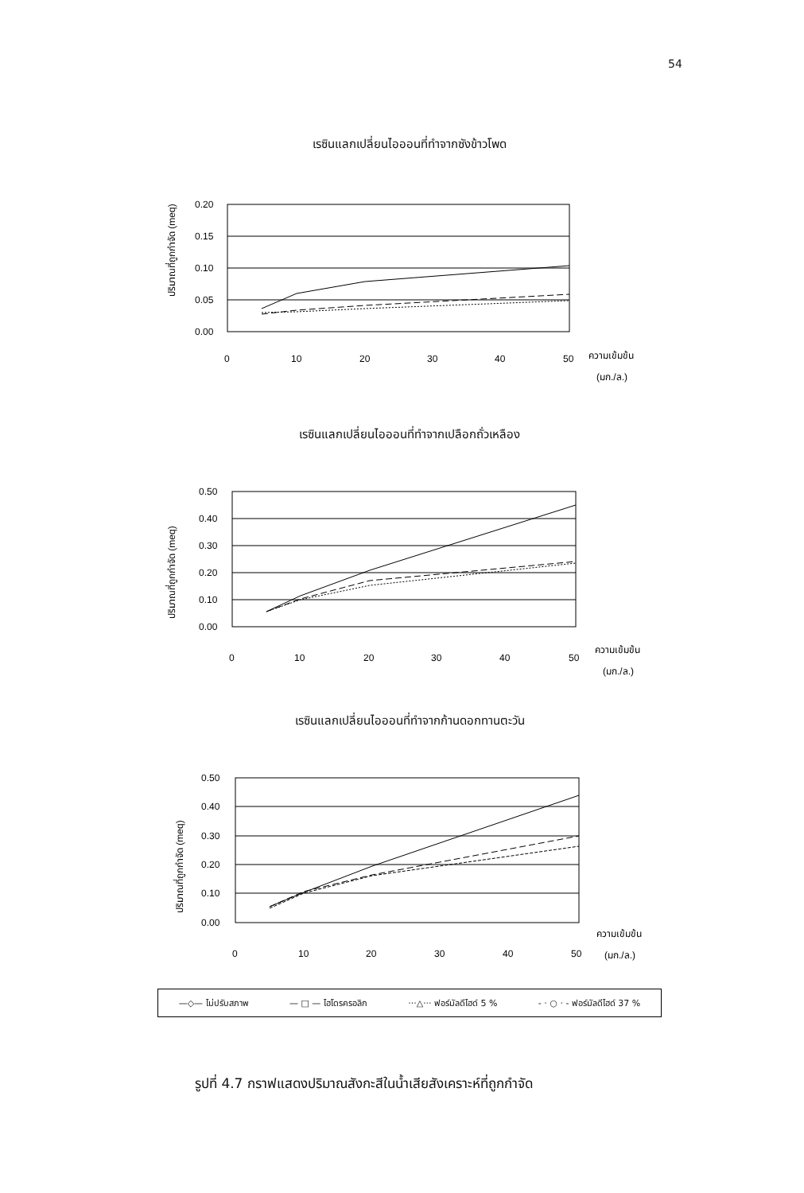54
เรซินแลกเปลี่ยนไอออนที่ทำจากซังข้าวโพด
ปริมาณที่ถูกกำจัด (meq)
0.20
0.15
0.10
0.05
0.00
0
10
20
30
40
50
ความเข้มข้น
(มก./ล.)
เรซินแลกเปลี่ยนไอออนที่ทำจากเปลือกถั่วเหลือง
ปริมาณที่ถูกกำจัด (meq)
0.50
0.40
0.30
0.20
0.10
0.00
0
10
20
30
40
50
ความเข้มข้น
(มก./ล.)
เรซินแลกเปลี่ยนไอออนที่ทำจากก้านดอกทานตะวัน
ปริมาณที่ถูกกำจัด (meq)
0.50
0.40
0.30
0.20
0.10
0.00
0
10
20
30
40
50
ความเข้มข้น
(มก./ล.)
—◇— ไม่ปรับสภาพ — □ — ไฮโดรครอลิก ···△··· ฟอร์มัลดีไฮด์ 5 % - · ○ · - ฟอร์มัลดีไฮด์ 37 %
รูปที่ 4.7 กราฟแสดงปริมาณสังกะสีในน้ำเสียสังเคราะห์ที่ถูกกำจัด